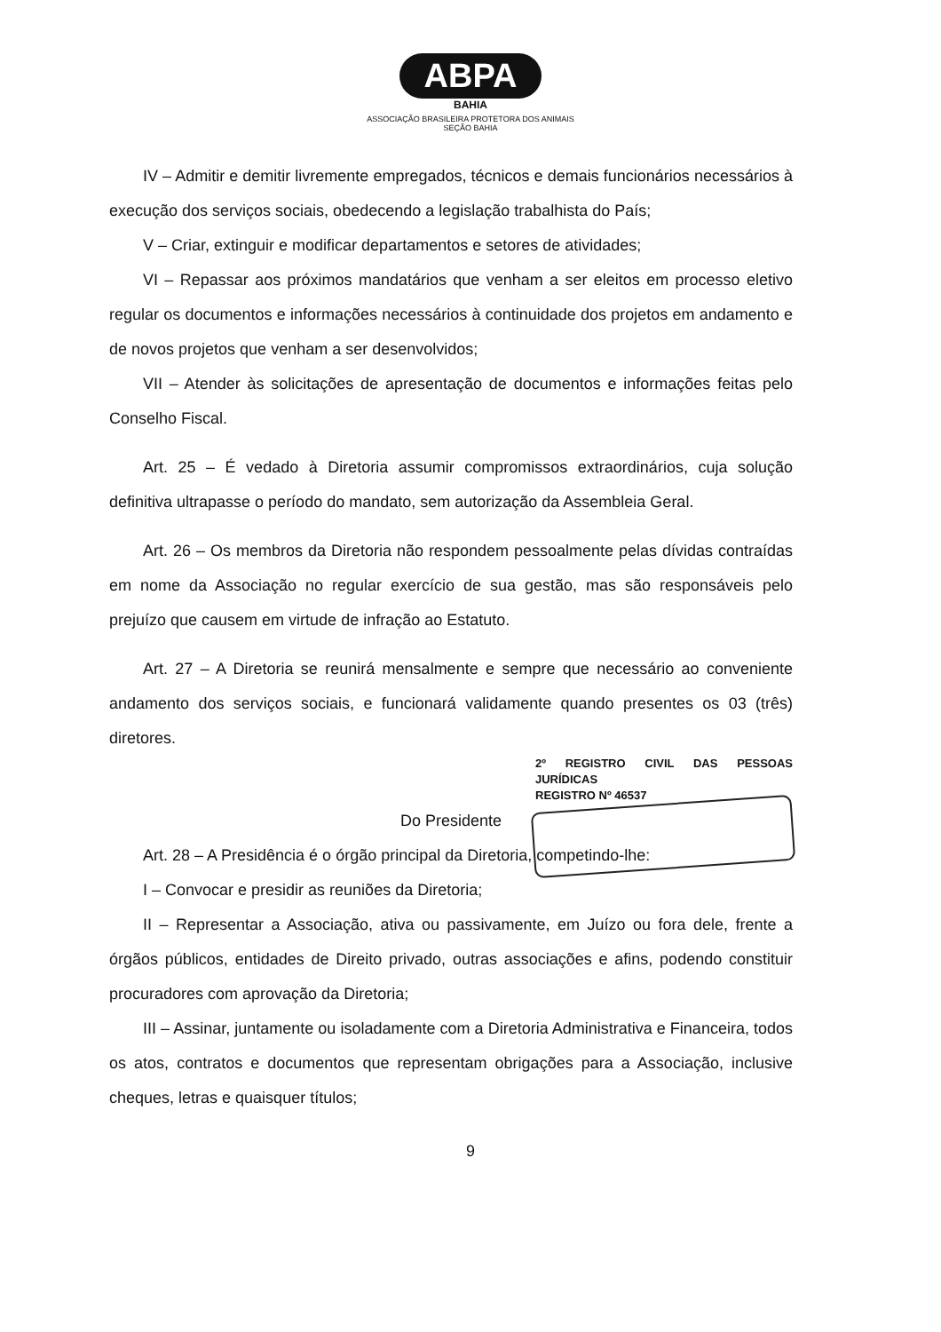ABPA
BAHIA
ASSOCIAÇÃO BRASILEIRA PROTETORA DOS ANIMAIS
SEÇÃO BAHIA
IV – Admitir e demitir livremente empregados, técnicos e demais funcionários necessários à execução dos serviços sociais, obedecendo a legislação trabalhista do País;
V – Criar, extinguir e modificar departamentos e setores de atividades;
VI – Repassar aos próximos mandatários que venham a ser eleitos em processo eletivo regular os documentos e informações necessários à continuidade dos projetos em andamento e de novos projetos que venham a ser desenvolvidos;
VII – Atender às solicitações de apresentação de documentos e informações feitas pelo Conselho Fiscal.
Art. 25 – É vedado à Diretoria assumir compromissos extraordinários, cuja solução definitiva ultrapasse o período do mandato, sem autorização da Assembleia Geral.
Art. 26 – Os membros da Diretoria não respondem pessoalmente pelas dívidas contraídas em nome da Associação no regular exercício de sua gestão, mas são responsáveis pelo prejuízo que causem em virtude de infração ao Estatuto.
Art. 27 – A Diretoria se reunirá mensalmente e sempre que necessário ao conveniente andamento dos serviços sociais, e funcionará validamente quando presentes os 03 (três) diretores.
2º REGISTRO CIVIL DAS PESSOAS JURÍDICAS
REGISTRO Nº 46537
Do Presidente
Art. 28 – A Presidência é o órgão principal da Diretoria, competindo-lhe:
I – Convocar e presidir as reuniões da Diretoria;
II – Representar a Associação, ativa ou passivamente, em Juízo ou fora dele, frente a órgãos públicos, entidades de Direito privado, outras associações e afins, podendo constituir procuradores com aprovação da Diretoria;
III – Assinar, juntamente ou isoladamente com a Diretoria Administrativa e Financeira, todos os atos, contratos e documentos que representam obrigações para a Associação, inclusive cheques, letras e quaisquer títulos;
9